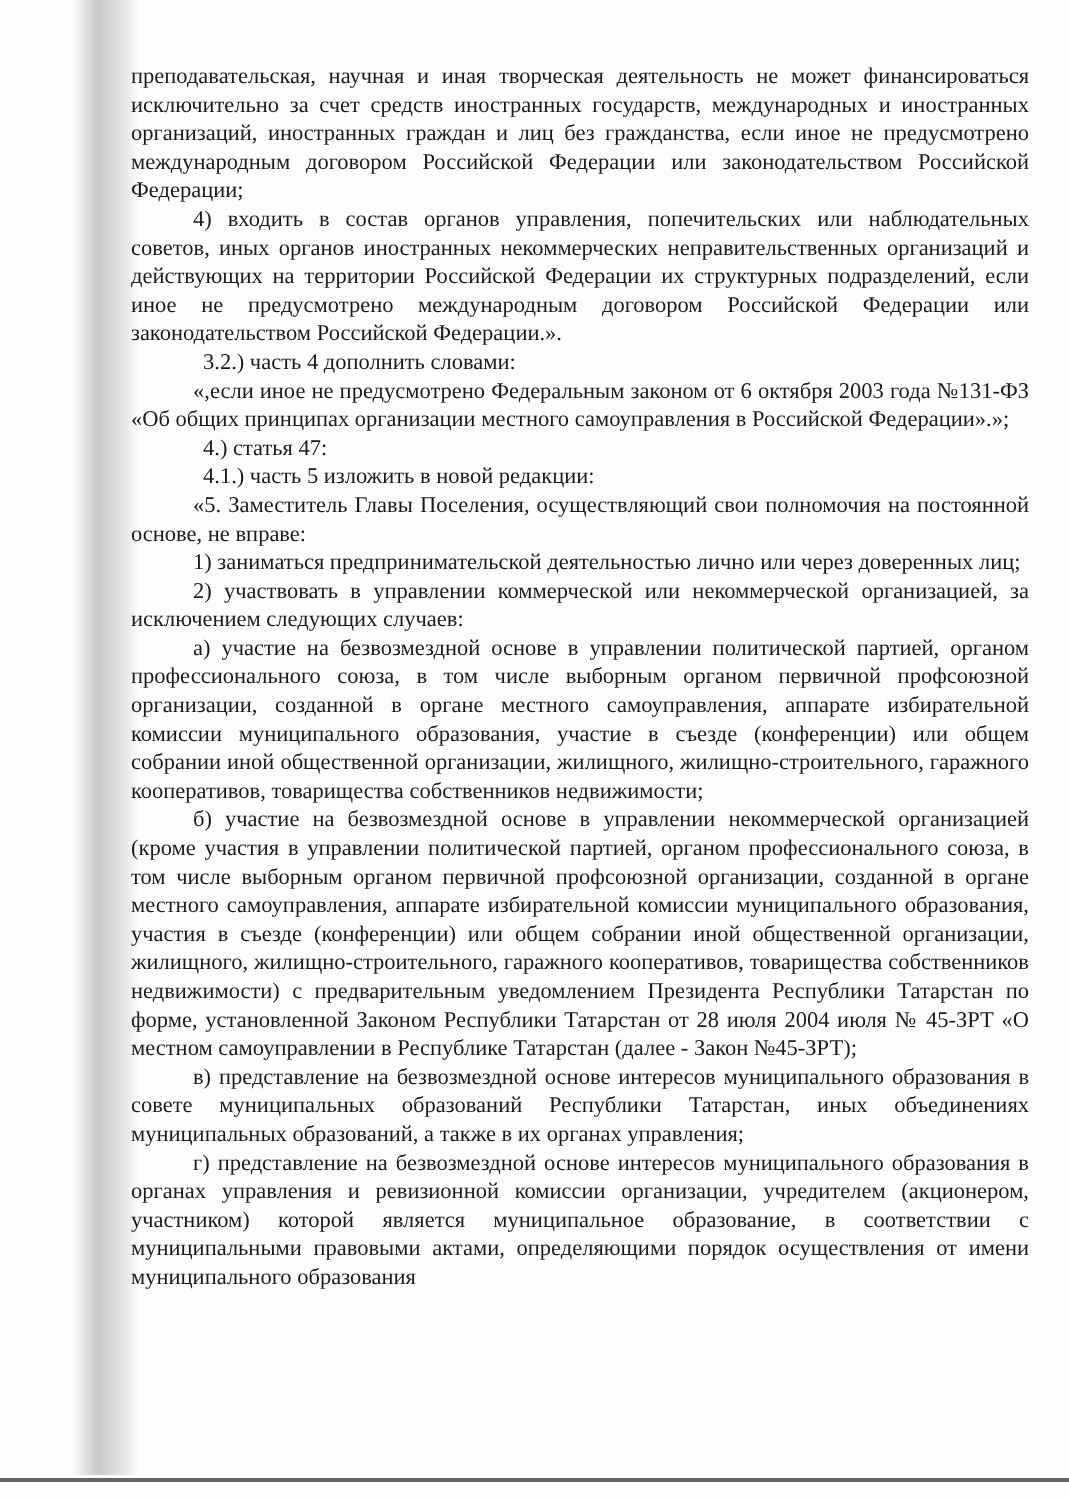преподавательская, научная и иная творческая деятельность не может финансироваться исключительно за счет средств иностранных государств, международных и иностранных организаций, иностранных граждан и лиц без гражданства, если иное не предусмотрено международным договором Российской Федерации или законодательством Российской Федерации;
4) входить в состав органов управления, попечительских или наблюдательных советов, иных органов иностранных некоммерческих неправительственных организаций и действующих на территории Российской Федерации их структурных подразделений, если иное не предусмотрено международным договором Российской Федерации или законодательством Российской Федерации.».
3.2.) часть 4 дополнить словами:
«,если иное не предусмотрено Федеральным законом от 6 октября 2003 года №131-ФЗ «Об общих принципах организации местного самоуправления в Российской Федерации».»;
4.) статья 47:
4.1.) часть 5 изложить в новой редакции:
«5. Заместитель Главы Поселения, осуществляющий свои полномочия на постоянной основе, не вправе:
1) заниматься предпринимательской деятельностью лично или через доверенных лиц;
2) участвовать в управлении коммерческой или некоммерческой организацией, за исключением следующих случаев:
а) участие на безвозмездной основе в управлении политической партией, органом профессионального союза, в том числе выборным органом первичной профсоюзной организации, созданной в органе местного самоуправления, аппарате избирательной комиссии муниципального образования, участие в съезде (конференции) или общем собрании иной общественной организации, жилищного, жилищно-строительного, гаражного кооперативов, товарищества собственников недвижимости;
б) участие на безвозмездной основе в управлении некоммерческой организацией (кроме участия в управлении политической партией, органом профессионального союза, в том числе выборным органом первичной профсоюзной организации, созданной в органе местного самоуправления, аппарате избирательной комиссии муниципального образования, участия в съезде (конференции) или общем собрании иной общественной организации, жилищного, жилищно-строительного, гаражного кооперативов, товарищества собственников недвижимости) с предварительным уведомлением Президента Республики Татарстан по форме, установленной Законом Республики Татарстан от 28 июля 2004 июля № 45-ЗРТ «О местном самоуправлении в Республике Татарстан (далее - Закон №45-ЗРТ);
в) представление на безвозмездной основе интересов муниципального образования в совете муниципальных образований Республики Татарстан, иных объединениях муниципальных образований, а также в их органах управления;
г) представление на безвозмездной основе интересов муниципального образования в органах управления и ревизионной комиссии организации, учредителем (акционером, участником) которой является муниципальное образование, в соответствии с муниципальными правовыми актами, определяющими порядок осуществления от имени муниципального образования